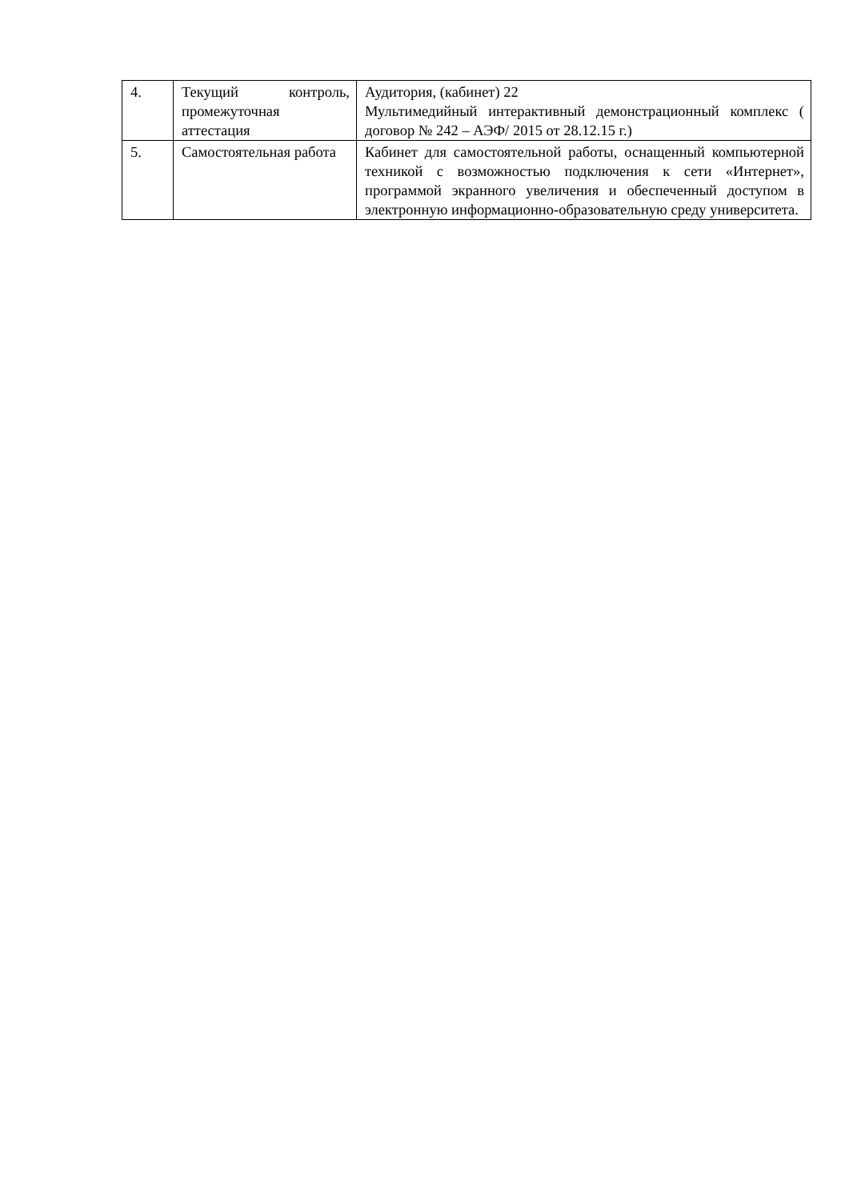| 4. | Текущий контроль, промежуточная аттестация | Аудитория, (кабинет) 22 Мультимедийный интерактивный демонстрационный комплекс ( договор № 242 – АЭФ/ 2015 от 28.12.15 г.) |
| 5. | Самостоятельная работа | Кабинет для самостоятельной работы, оснащенный компьютерной техникой с возможностью подключения к сети «Интернет», программой экранного увеличения и обеспеченный доступом в электронную информационно-образовательную среду университета. |